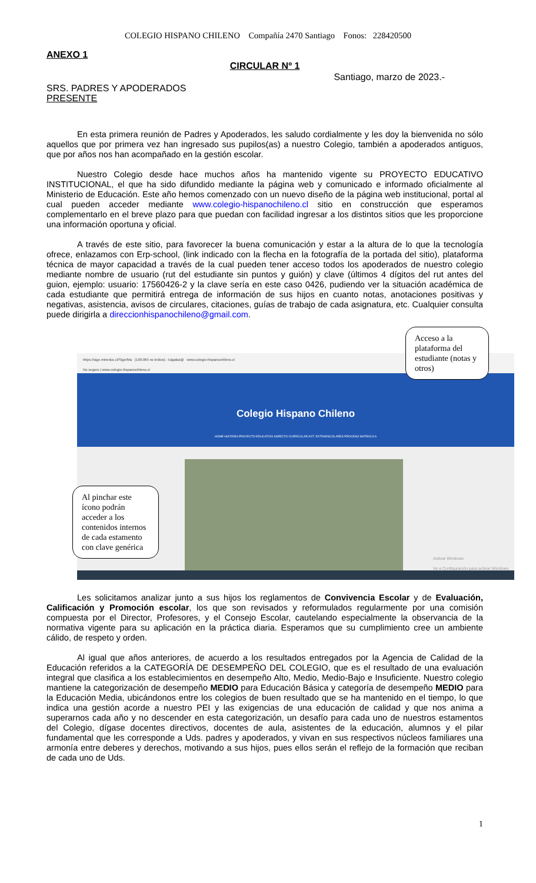COLEGIO HISPANO CHILENO Compañía 2470 Santiago Fonos: 228420500
ANEXO 1
CIRCULAR Nº 1
Santiago, marzo de 2023.-
SRS. PADRES Y APODERADOS
PRESENTE
En esta primera reunión de Padres y Apoderados, les saludo cordialmente y les doy la bienvenida no sólo aquellos que por primera vez han ingresado sus pupilos(as) a nuestro Colegio, también a apoderados antiguos, que por años nos han acompañado en la gestión escolar.
Nuestro Colegio desde hace muchos años ha mantenido vigente su PROYECTO EDUCATIVO INSTITUCIONAL, el que ha sido difundido mediante la página web y comunicado e informado oficialmente al Ministerio de Educación. Este año hemos comenzado con un nuevo diseño de la página web institucional, portal al cual pueden acceder mediante www.colegio-hispanochileno.cl sitio en construcción que esperamos complementarlo en el breve plazo para que puedan con facilidad ingresar a los distintos sitios que les proporcione una información oportuna y oficial.
A través de este sitio, para favorecer la buena comunicación y estar a la altura de lo que la tecnología ofrece, enlazamos con Erp-school, (link indicado con la flecha en la fotografía de la portada del sitio), plataforma técnica de mayor capacidad a través de la cual pueden tener acceso todos los apoderados de nuestro colegio mediante nombre de usuario (rut del estudiante sin puntos y guión) y clave (últimos 4 dígitos del rut antes del guion, ejemplo: usuario: 17560426-2 y la clave sería en este caso 0426, pudiendo ver la situación académica de cada estudiante que permitirá entrega de información de sus hijos en cuanto notas, anotaciones positivas y negativas, asistencia, avisos de circulares, citaciones, guías de trabajo de cada asignatura, etc. Cualquier consulta puede dirigirla a direccionhispanochileno@gmail.com.
https://sige.mineduc.cl/Sige/Ma (109.065 no leídos) - luigalaz@ www.colegio-hispanochileno.cl
No seguro | www.colegio-hispanochileno.cl
Colegio Hispano Chileno
HOME HISTORIA PROYECTO EDUCATIVO ASPECTO CURRICULAR ACT. EXTRAESCOLARES PROCESO MATRICULA
Activar Windows
Ve a Configuración para activar Windows.
Acceso a la plataforma del estudiante (notas y otros)
Al pinchar este ícono podrán acceder a los contenidos internos de cada estamento con clave genérica
Les solicitamos analizar junto a sus hijos los reglamentos de Convivencia Escolar y de Evaluación, Calificación y Promoción escolar, los que son revisados y reformulados regularmente por una comisión compuesta por el Director, Profesores, y el Consejo Escolar, cautelando especialmente la observancia de la normativa vigente para su aplicación en la práctica diaria. Esperamos que su cumplimiento cree un ambiente cálido, de respeto y orden.
Al igual que años anteriores, de acuerdo a los resultados entregados por la Agencia de Calidad de la Educación referidos a la CATEGORÍA DE DESEMPEÑO DEL COLEGIO, que es el resultado de una evaluación integral que clasifica a los establecimientos en desempeño Alto, Medio, Medio-Bajo e Insuficiente. Nuestro colegio mantiene la categorización de desempeño MEDIO para Educación Básica y categoría de desempeño MEDIO para la Educación Media, ubicándonos entre los colegios de buen resultado que se ha mantenido en el tiempo, lo que indica una gestión acorde a nuestro PEI y las exigencias de una educación de calidad y que nos anima a superarnos cada año y no descender en esta categorización, un desafío para cada uno de nuestros estamentos del Colegio, dígase docentes directivos, docentes de aula, asistentes de la educación, alumnos y el pilar fundamental que les corresponde a Uds. padres y apoderados, y vivan en sus respectivos núcleos familiares una armonía entre deberes y derechos, motivando a sus hijos, pues ellos serán el reflejo de la formación que reciban de cada uno de Uds.
1